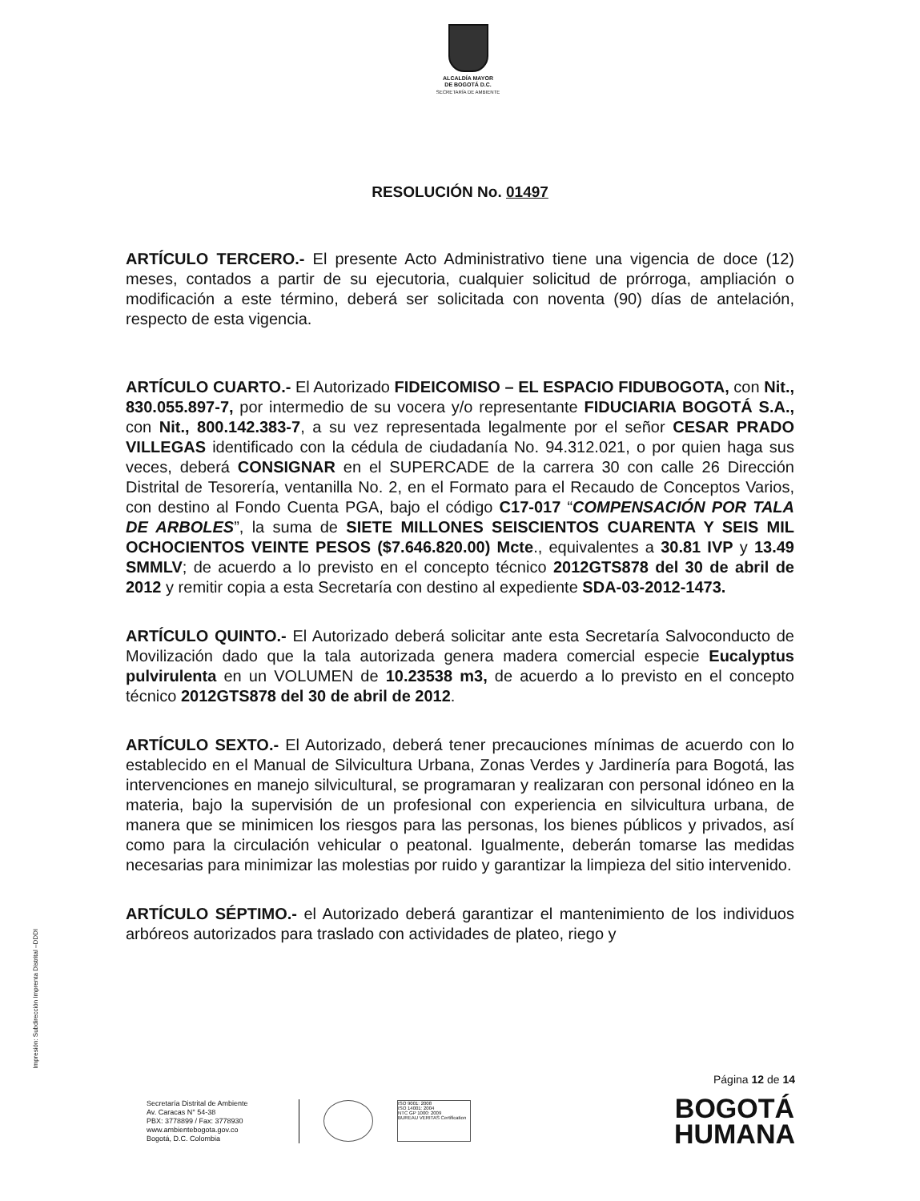ALCALDÍA MAYOR
DE BOGOTÁ D.C.
SECRETARÍA DE AMBIENTE
RESOLUCIÓN No. 01497
ARTÍCULO TERCERO.- El presente Acto Administrativo tiene una vigencia de doce (12) meses, contados a partir de su ejecutoria, cualquier solicitud de prórroga, ampliación o modificación a este término, deberá ser solicitada con noventa (90) días de antelación, respecto de esta vigencia.
ARTÍCULO CUARTO.- El Autorizado FIDEICOMISO – EL ESPACIO FIDUBOGOTA, con Nit., 830.055.897-7, por intermedio de su vocera y/o representante FIDUCIARIA BOGOTÁ S.A., con Nit., 800.142.383-7, a su vez representada legalmente por el señor CESAR PRADO VILLEGAS identificado con la cédula de ciudadanía No. 94.312.021, o por quien haga sus veces, deberá CONSIGNAR en el SUPERCADE de la carrera 30 con calle 26 Dirección Distrital de Tesorería, ventanilla No. 2, en el Formato para el Recaudo de Conceptos Varios, con destino al Fondo Cuenta PGA, bajo el código C17-017 “COMPENSACIÓN POR TALA DE ARBOLES”, la suma de SIETE MILLONES SEISCIENTOS CUARENTA Y SEIS MIL OCHOCIENTOS VEINTE PESOS ($7.646.820.00) Mcte., equivalentes a 30.81 IVP y 13.49 SMMLV; de acuerdo a lo previsto en el concepto técnico 2012GTS878 del 30 de abril de 2012 y remitir copia a esta Secretaría con destino al expediente SDA-03-2012-1473.
ARTÍCULO QUINTO.- El Autorizado deberá solicitar ante esta Secretaría Salvoconducto de Movilización dado que la tala autorizada genera madera comercial especie Eucalyptus pulvirulenta en un VOLUMEN de 10.23538 m3, de acuerdo a lo previsto en el concepto técnico 2012GTS878 del 30 de abril de 2012.
ARTÍCULO SEXTO.- El Autorizado, deberá tener precauciones mínimas de acuerdo con lo establecido en el Manual de Silvicultura Urbana, Zonas Verdes y Jardinería para Bogotá, las intervenciones en manejo silvicultural, se programaran y realizaran con personal idóneo en la materia, bajo la supervisión de un profesional con experiencia en silvicultura urbana, de manera que se minimicen los riesgos para las personas, los bienes públicos y privados, así como para la circulación vehicular o peatonal. Igualmente, deberán tomarse las medidas necesarias para minimizar las molestias por ruido y garantizar la limpieza del sitio intervenido.
ARTÍCULO SÉPTIMO.- el Autorizado deberá garantizar el mantenimiento de los individuos arbóreos autorizados para traslado con actividades de plateo, riego y
Impresión: Subdirección Imprenta Distrital –DDDI
Página 12 de 14
Secretaría Distrital de Ambiente
Av. Caracas N° 54-38
PBX: 3778899 / Fax: 3778930
www.ambientebogota.gov.co
Bogotá, D.C. Colombia
ISO 9001: 2008
ISO 14001: 2004
NTC GP 1000: 2009
BUREAU VERITAS Certification
BOGOTÁ
HUMANA